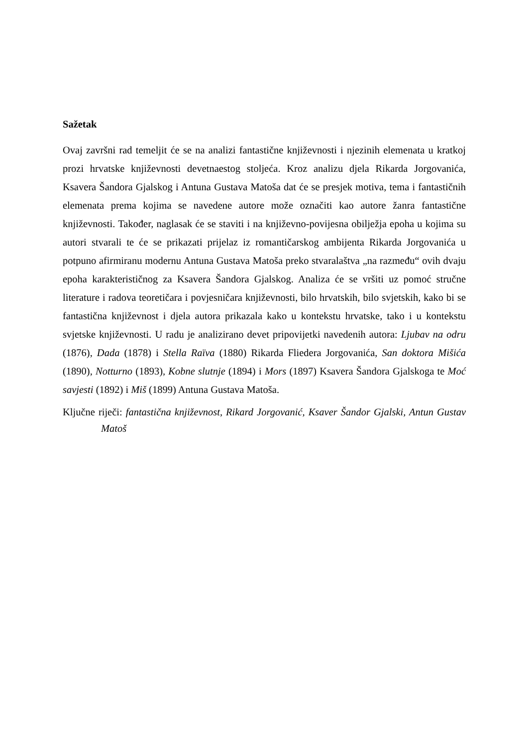Sažetak
Ovaj završni rad temeljit će se na analizi fantastične književnosti i njezinih elemenata u kratkoj prozi hrvatske književnosti devetnaestog stoljeća. Kroz analizu djela Rikarda Jorgovanića, Ksavera Šandora Gjalskog i Antuna Gustava Matoša dat će se presjek motiva, tema i fantastičnih elemenata prema kojima se navedene autore može označiti kao autore žanra fantastične književnosti. Također, naglasak će se staviti i na književno-povijesna obilježja epoha u kojima su autori stvarali te će se prikazati prijelaz iz romantičarskog ambijenta Rikarda Jorgovanića u potpuno afirmiranu modernu Antuna Gustava Matoša preko stvaralaštva „na razmeđu“ ovih dvaju epoha karakterističnog za Ksavera Šandora Gjalskog. Analiza će se vršiti uz pomoć stručne literature i radova teoretičara i povjesničara književnosti, bilo hrvatskih, bilo svjetskih, kako bi se fantastična književnost i djela autora prikazala kako u kontekstu hrvatske, tako i u kontekstu svjetske književnosti. U radu je analizirano devet pripovijetki navedenih autora: Ljubav na odru (1876), Dada (1878) i Stella Raïva (1880) Rikarda Fliedera Jorgovanića, San doktora Mišića (1890), Notturno (1893), Kobne slutnje (1894) i Mors (1897) Ksavera Šandora Gjalskoga te Moć savjesti (1892) i Miš (1899) Antuna Gustava Matoša.
Ključne riječi: fantastična književnost, Rikard Jorgovanić, Ksaver Šandor Gjalski, Antun Gustav Matoš